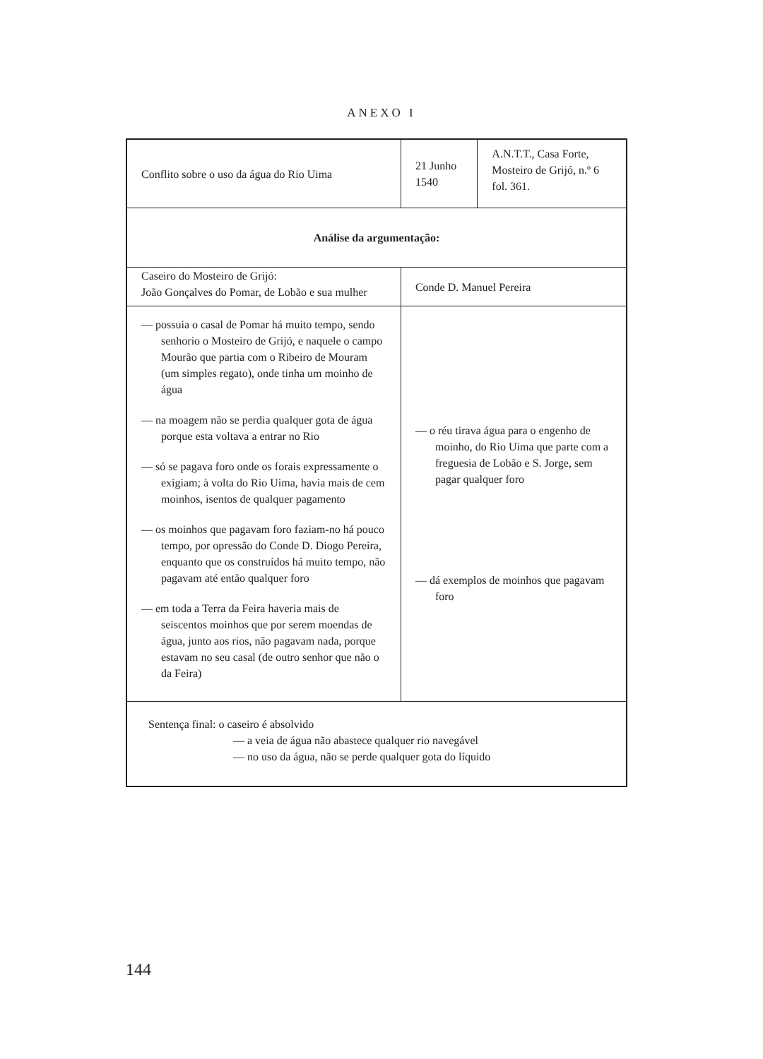ANEXO I
| Conflito sobre o uso da água do Rio Uima | 21 Junho 1540 | A.N.T.T., Casa Forte, Mosteiro de Grijó, n.º 6 fol. 361. |
| Análise da argumentação: | | |
| Caseiro do Mosteiro de Grijó: João Gonçalves do Pomar, de Lobão e sua mulher | Conde D. Manuel Pereira | |
| — possuia o casal de Pomar há muito tempo, sendo senhorio o Mosteiro de Grijó, e naquele o campo Mourão que partia com o Ribeiro de Mouram (um simples regato), onde tinha um moinho de água — na moagem não se perdia qualquer gota de água porque esta voltava a entrar no Rio — só se pagava foro onde os forais expressamente o exigiam; à volta do Rio Uima, havia mais de cem moinhos, isentos de qualquer pagamento — os moinhos que pagavam foro faziam-no há pouco tempo, por opressão do Conde D. Diogo Pereira, enquanto que os construídos há muito tempo, não pagavam até então qualquer foro — em toda a Terra da Feira haveria mais de seiscentos moinhos que por serem moendas de água, junto aos rios, não pagavam nada, porque estavam no seu casal (de outro senhor que não o da Feira) | — o réu tirava água para o engenho de moinho, do Rio Uima que parte com a freguesia de Lobão e S. Jorge, sem pagar qualquer foro — dá exemplos de moinhos que pagavam foro | |
| Sentença final: o caseiro é absolvido — a veia de água não abastece qualquer rio navegável — no uso da água, não se perde qualquer gota do líquido | | |
144